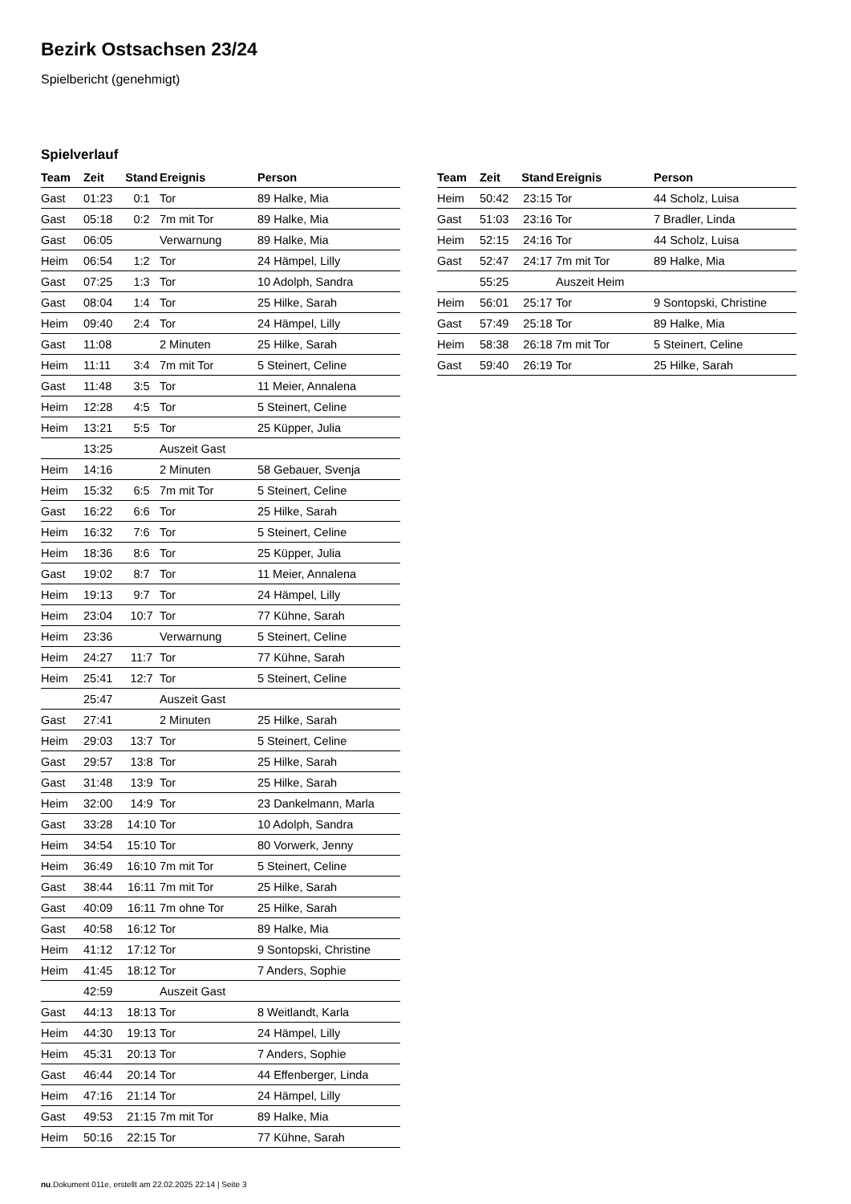Bezirk Ostsachsen 23/24
Spielbericht (genehmigt)
Spielverlauf
| Team | Zeit | Stand | Ereignis | Person |
| --- | --- | --- | --- | --- |
| Gast | 01:23 | 0:1 | Tor | 89 Halke, Mia |
| Gast | 05:18 | 0:2 | 7m mit Tor | 89 Halke, Mia |
| Gast | 06:05 | | Verwarnung | 89 Halke, Mia |
| Heim | 06:54 | 1:2 | Tor | 24 Hämpel, Lilly |
| Gast | 07:25 | 1:3 | Tor | 10 Adolph, Sandra |
| Gast | 08:04 | 1:4 | Tor | 25 Hilke, Sarah |
| Heim | 09:40 | 2:4 | Tor | 24 Hämpel, Lilly |
| Gast | 11:08 | | 2 Minuten | 25 Hilke, Sarah |
| Heim | 11:11 | 3:4 | 7m mit Tor | 5 Steinert, Celine |
| Gast | 11:48 | 3:5 | Tor | 11 Meier, Annalena |
| Heim | 12:28 | 4:5 | Tor | 5 Steinert, Celine |
| Heim | 13:21 | 5:5 | Tor | 25 Küpper, Julia |
| | 13:25 | | Auszeit Gast | |
| Heim | 14:16 | | 2 Minuten | 58 Gebauer, Svenja |
| Heim | 15:32 | 6:5 | 7m mit Tor | 5 Steinert, Celine |
| Gast | 16:22 | 6:6 | Tor | 25 Hilke, Sarah |
| Heim | 16:32 | 7:6 | Tor | 5 Steinert, Celine |
| Heim | 18:36 | 8:6 | Tor | 25 Küpper, Julia |
| Gast | 19:02 | 8:7 | Tor | 11 Meier, Annalena |
| Heim | 19:13 | 9:7 | Tor | 24 Hämpel, Lilly |
| Heim | 23:04 | 10:7 | Tor | 77 Kühne, Sarah |
| Heim | 23:36 | | Verwarnung | 5 Steinert, Celine |
| Heim | 24:27 | 11:7 | Tor | 77 Kühne, Sarah |
| Heim | 25:41 | 12:7 | Tor | 5 Steinert, Celine |
| | 25:47 | | Auszeit Gast | |
| Gast | 27:41 | | 2 Minuten | 25 Hilke, Sarah |
| Heim | 29:03 | 13:7 | Tor | 5 Steinert, Celine |
| Gast | 29:57 | 13:8 | Tor | 25 Hilke, Sarah |
| Gast | 31:48 | 13:9 | Tor | 25 Hilke, Sarah |
| Heim | 32:00 | 14:9 | Tor | 23 Dankelmann, Marla |
| Gast | 33:28 | 14:10 | Tor | 10 Adolph, Sandra |
| Heim | 34:54 | 15:10 | Tor | 80 Vorwerk, Jenny |
| Heim | 36:49 | 16:10 | 7m mit Tor | 5 Steinert, Celine |
| Gast | 38:44 | 16:11 | 7m mit Tor | 25 Hilke, Sarah |
| Gast | 40:09 | 16:11 | 7m ohne Tor | 25 Hilke, Sarah |
| Gast | 40:58 | 16:12 | Tor | 89 Halke, Mia |
| Heim | 41:12 | 17:12 | Tor | 9 Sontopski, Christine |
| Heim | 41:45 | 18:12 | Tor | 7 Anders, Sophie |
| | 42:59 | | Auszeit Gast | |
| Gast | 44:13 | 18:13 | Tor | 8 Weitlandt, Karla |
| Heim | 44:30 | 19:13 | Tor | 24 Hämpel, Lilly |
| Heim | 45:31 | 20:13 | Tor | 7 Anders, Sophie |
| Gast | 46:44 | 20:14 | Tor | 44 Effenberger, Linda |
| Heim | 47:16 | 21:14 | Tor | 24 Hämpel, Lilly |
| Gast | 49:53 | 21:15 | 7m mit Tor | 89 Halke, Mia |
| Heim | 50:16 | 22:15 | Tor | 77 Kühne, Sarah |
| Team | Zeit | Stand | Ereignis | Person |
| --- | --- | --- | --- | --- |
| Heim | 50:42 | 23:15 | Tor | 44 Scholz, Luisa |
| Gast | 51:03 | 23:16 | Tor | 7 Bradler, Linda |
| Heim | 52:15 | 24:16 | Tor | 44 Scholz, Luisa |
| Gast | 52:47 | 24:17 | 7m mit Tor | 89 Halke, Mia |
| | 55:25 | | Auszeit Heim | |
| Heim | 56:01 | 25:17 | Tor | 9 Sontopski, Christine |
| Gast | 57:49 | 25:18 | Tor | 89 Halke, Mia |
| Heim | 58:38 | 26:18 | 7m mit Tor | 5 Steinert, Celine |
| Gast | 59:40 | 26:19 | Tor | 25 Hilke, Sarah |
nu.Dokument 011e, erstellt am 22.02.2025 22:14 | Seite 3